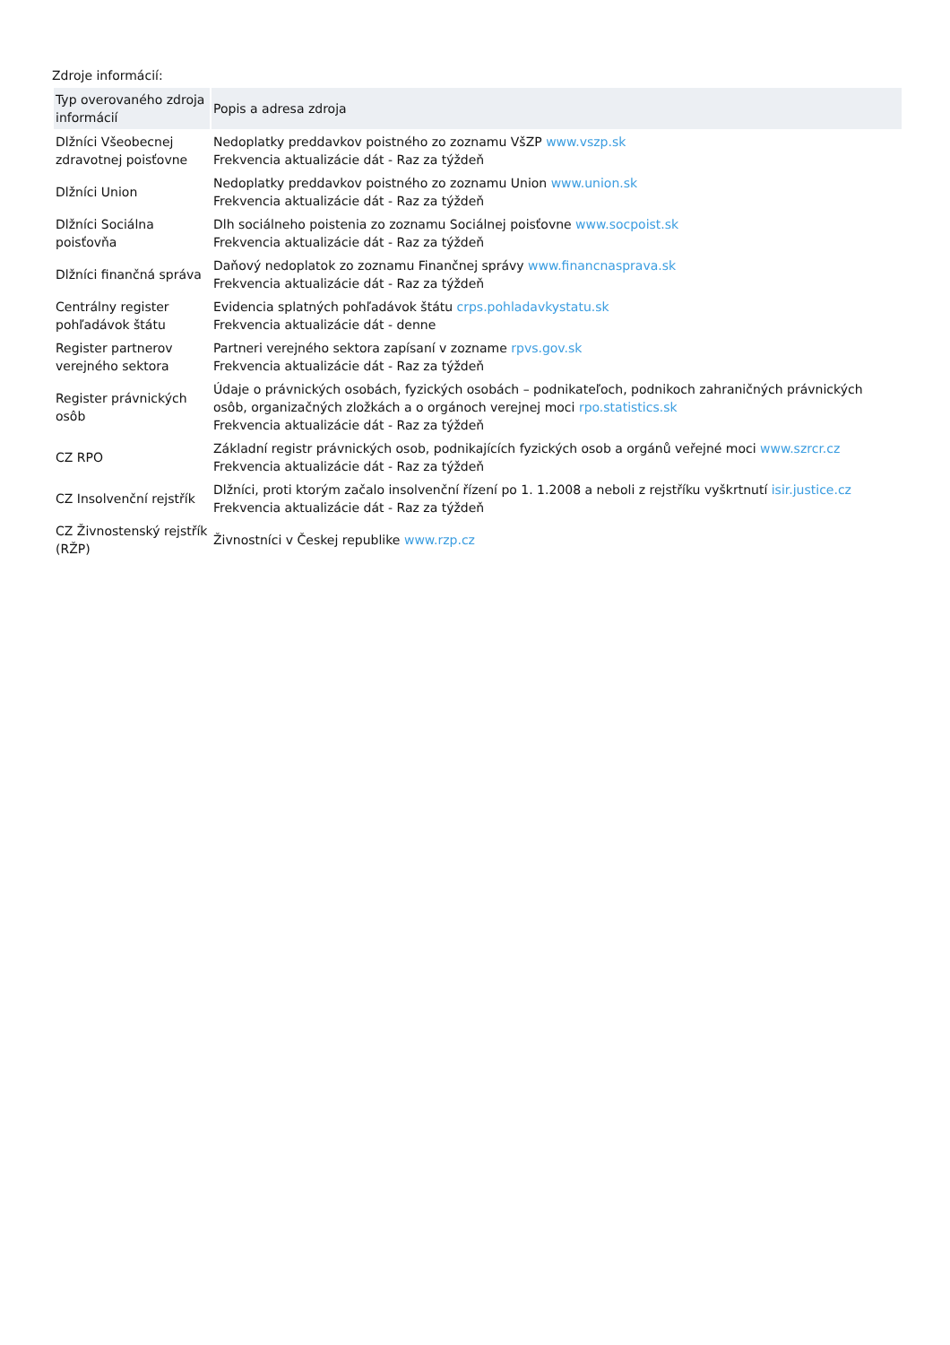Zdroje informácií:
| Typ overovaného zdroja informácií | Popis a adresa zdroja |
| --- | --- |
| Dlžníci Všeobecnej zdravotnej poisťovne | Nedoplatky preddavkov poistného zo zoznamu VšZP www.vszp.sk Frekvencia aktualizácie dát - Raz za týždeň |
| Dlžníci Union | Nedoplatky preddavkov poistného zo zoznamu Union www.union.sk Frekvencia aktualizácie dát - Raz za týždeň |
| Dlžníci Sociálna poisťovňa | Dlh sociálneho poistenia zo zoznamu Sociálnej poisťovne www.socpoist.sk Frekvencia aktualizácie dát - Raz za týždeň |
| Dlžníci finančná správa | Daňový nedoplatok zo zoznamu Finančnej správy www.financnasprava.sk Frekvencia aktualizácie dát - Raz za týždeň |
| Centrálny register pohľadávok štátu | Evidencia splatných pohľadávok štátu crps.pohladavkystatu.sk Frekvencia aktualizácie dát - denne |
| Register partnerov verejného sektora | Partneri verejného sektora zapísaní v zozname rpvs.gov.sk Frekvencia aktualizácie dát - Raz za týždeň |
| Register právnických osôb | Údaje o právnických osobách, fyzických osobách – podnikateľoch, podnikoch zahraničných právnických osôb, organizačných zložkách a o orgánoch verejnej moci rpo.statistics.sk Frekvencia aktualizácie dát - Raz za týždeň |
| CZ RPO | Základní registr právnických osob, podnikajících fyzických osob a orgánů veřejné moci www.szrcr.cz Frekvencia aktualizácie dát - Raz za týždeň |
| CZ Insolvenční rejstřík | Dlžníci, proti ktorým začalo insolvenční řízení po 1. 1.2008 a neboli z rejstříku vyškrtnutí isir.justice.cz Frekvencia aktualizácie dát - Raz za týždeň |
| CZ Živnostenský rejstřík (RŽP) | Živnostníci v Českej republike www.rzp.cz |